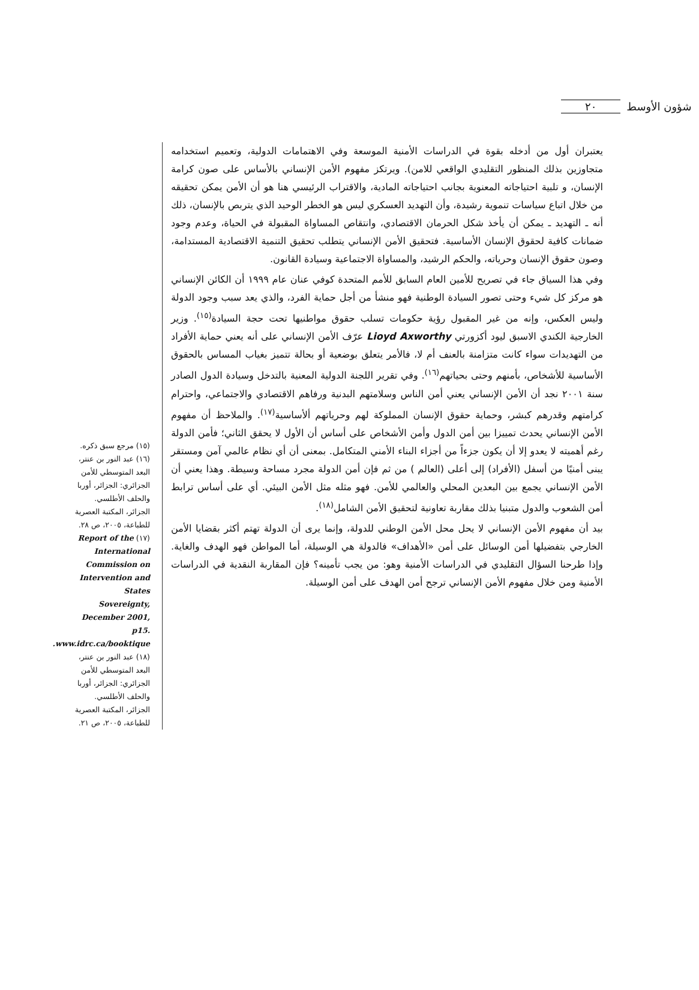٢٠ شؤون الأوسط
يعتبران أول من أدخله بقوة في الدراسات الأمنية الموسعة وفي الاهتمامات الدولية، وتعميم استخدامه متجاوزين بذلك المنظور التقليدي الواقعي للامن). ويرتكز مفهوم الأمن الإنساني بالأساس على صون كرامة الإنسان، و تلبية احتياجاته المعنوية بجانب احتياجاته المادية، والاقتراب الرئيسي هنا هو أن الأمن يمكن تحقيقه من خلال اتباع سياسات تنموية رشيدة، وأن التهديد العسكري ليس هو الخطر الوحيد الذي يتربص بالإنسان، ذلك أنه ـ التهديد ـ يمكن أن يأخذ شكل الحرمان الاقتصادي، وانتقاص المساواة المقبولة في الحياة، وعدم وجود ضمانات كافية لحقوق الإنسان الأساسية. فتحقيق الأمن الإنساني يتطلب تحقيق التنمية الاقتصادية المستدامة، وصون حقوق الإنسان وحرياته، والحكم الرشيد، والمساواة الاجتماعية وسيادة القانون.
وفي هذا السياق جاء في تصريح للأمين العام السابق للأمم المتحدة كوفي عنان عام ١٩٩٩ أن الكائن الإنساني هو مركز كل شيء وحتى تصور السيادة الوطنية فهو منشأ من أجل حماية الفرد، والذي يعد سبب وجود الدولة وليس العكس، وإنه من غير المقبول رؤية حكومات تسلب حقوق مواطنيها تحت حجة السيادة<sup>(١٥)</sup>. وزير الخارجية الكندي الاسبق ليود أكزورتي Lioyd Axworthy عرّف الأمن الإنساني على أنه يعني حماية الأفراد من التهديدات سواء كانت متزامنة بالعنف أم لا، فالأمر يتعلق بوضعية أو بحالة تتميز بغياب المساس بالحقوق الأساسية للأشخاص، بأمنهم وحتى بحياتهم<sup>(١٦)</sup>. وفي تقرير اللجنة الدولية المعنية بالتدخل وسيادة الدول الصادر سنة ٢٠٠١ نجد أن الأمن الإنساني يعني أمن الناس وسلامتهم البدنية ورفاهم الاقتصادي والاجتماعي، واحترام كرامتهم وقدرهم كبشر، وحماية حقوق الإنسان المملوكة لهم وحرياتهم ألأساسية<sup>(١٧)</sup>. والملاحظ أن مفهوم الأمن الإنساني يحدث تمييزا بين أمن الدول وأمن الأشخاص على أساس أن الأول لا يحقق الثاني؛ فأمن الدولة رغم أهميته لا يعدو إلا أن يكون جزءاً من أجزاء البناء الأمني المتكامل. بمعنى أن أي نظام عالمي آمن ومستقر يبنى أمنيًا من أسفل (الأفراد) إلى أعلى (العالم ) من ثم فإن أمن الدولة مجرد مساحة وسيطة. وهذا يعني أن الأمن الإنساني يجمع بين البعدين المحلي والعالمي للأمن. فهو مثله مثل الأمن البيئي. أي على أساس ترابط أمن الشعوب والدول متبنيا بذلك مقاربة تعاونية لتحقيق الأمن الشامل<sup>(١٨)</sup>.
بيد أن مفهوم الأمن الإنساني لا يحل محل الأمن الوطني للدولة، وإنما يرى أن الدولة تهتم أكثر بقضايا الأمن الخارجي بتفضيلها أمن الوسائل على أمن «الأهداف» فالدولة هي الوسيلة، أما المواطن فهو الهدف والغاية. وإذا طرحنا السؤال التقليدي في الدراسات الأمنية وهو: من يجب تأمينه؟ فإن المقاربة النقدية في الدراسات الأمنية ومن خلال مفهوم الأمن الإنساني ترجح أمن الهدف على أمن الوسيلة.
(١٥) مرجع سبق ذكره.
(١٦) عبد النور بن عنتر، البعد المتوسطي للأمن الجزائري: الجزائر، أوربا والحلف الأطلسي. الجزائر، المكتبة العصرية للطباعة، ٢٠٠٥، ص ٢٨.
(١٧) Report of the International Commission on Intervention and States Sovereignty, December 2001, p15. www.idrc.ca/booktique.
(١٨) عبد النور بن عنتر، البعد المتوسطي للأمن الجزائري: الجزائر، أوربا والحلف الأطلسي. الجزائر، المكتبة العصرية للطباعة، ٢٠٠٥، ص ٢١.